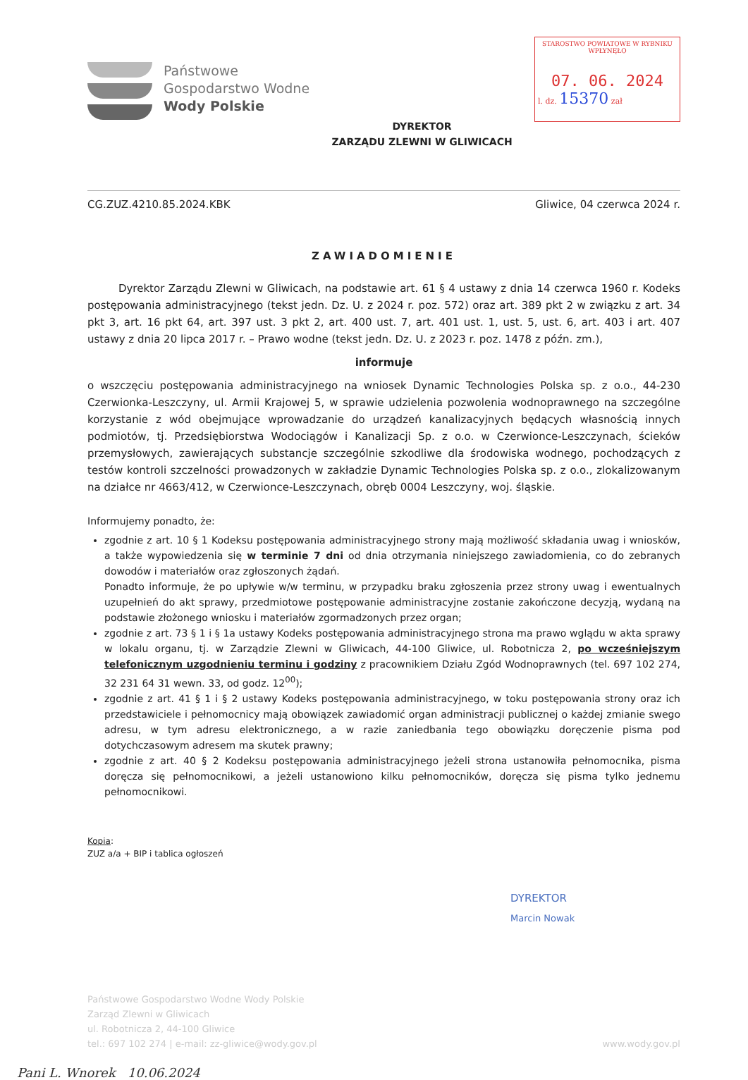Państwowe
Gospodarstwo Wodne
Wody Polskie
DYREKTOR
ZARZĄDU ZLEWNI W GLIWICACH
STAROSTWO POWIATOWE W RYBNIKU
WPŁYNĘŁO
07. 06. 2024
l. dz. 15370 zał
CG.ZUZ.4210.85.2024.KBK Gliwice, 04 czerwca 2024 r.
ZAWIADOMIENIE
Dyrektor Zarządu Zlewni w Gliwicach, na podstawie art. 61 § 4 ustawy z dnia 14 czerwca 1960 r. Kodeks postępowania administracyjnego (tekst jedn. Dz. U. z 2024 r. poz. 572) oraz art. 389 pkt 2 w związku z art. 34 pkt 3, art. 16 pkt 64, art. 397 ust. 3 pkt 2, art. 400 ust. 7, art. 401 ust. 1, ust. 5, ust. 6, art. 403 i art. 407 ustawy z dnia 20 lipca 2017 r. – Prawo wodne (tekst jedn. Dz. U. z 2023 r. poz. 1478 z późn. zm.),
informuje
o wszczęciu postępowania administracyjnego na wniosek Dynamic Technologies Polska sp. z o.o., 44-230 Czerwionka-Leszczyny, ul. Armii Krajowej 5, w sprawie udzielenia pozwolenia wodnoprawnego na szczególne korzystanie z wód obejmujące wprowadzanie do urządzeń kanalizacyjnych będących własnością innych podmiotów, tj. Przedsiębiorstwa Wodociągów i Kanalizacji Sp. z o.o. w Czerwionce-Leszczynach, ścieków przemysłowych, zawierających substancje szczególnie szkodliwe dla środowiska wodnego, pochodzących z testów kontroli szczelności prowadzonych w zakładzie Dynamic Technologies Polska sp. z o.o., zlokalizowanym na działce nr 4663/412, w Czerwionce-Leszczynach, obręb 0004 Leszczyny, woj. śląskie.
Informujemy ponadto, że:
zgodnie z art. 10 § 1 Kodeksu postępowania administracyjnego strony mają możliwość składania uwag i wniosków, a także wypowiedzenia się w terminie 7 dni od dnia otrzymania niniejszego zawiadomienia, co do zebranych dowodów i materiałów oraz zgłoszonych żądań.
Ponadto informuje, że po upływie w/w terminu, w przypadku braku zgłoszenia przez strony uwag i ewentualnych uzupełnień do akt sprawy, przedmiotowe postępowanie administracyjne zostanie zakończone decyzją, wydaną na podstawie złożonego wniosku i materiałów zgormadzonych przez organ;
zgodnie z art. 73 § 1 i § 1a ustawy Kodeks postępowania administracyjnego strona ma prawo wglądu w akta sprawy w lokalu organu, tj. w Zarządzie Zlewni w Gliwicach, 44-100 Gliwice, ul. Robotnicza 2, po wcześniejszym telefonicznym uzgodnieniu terminu i godziny z pracownikiem Działu Zgód Wodnoprawnych (tel. 697 102 274, 32 231 64 31 wewn. 33, od godz. 12<sup>00</sup>);
zgodnie z art. 41 § 1 i § 2 ustawy Kodeks postępowania administracyjnego, w toku postępowania strony oraz ich przedstawiciele i pełnomocnicy mają obowiązek zawiadomić organ administracji publicznej o każdej zmianie swego adresu, w tym adresu elektronicznego, a w razie zaniedbania tego obowiązku doręczenie pisma pod dotychczasowym adresem ma skutek prawny;
zgodnie z art. 40 § 2 Kodeksu postępowania administracyjnego jeżeli strona ustanowiła pełnomocnika, pisma doręcza się pełnomocnikowi, a jeżeli ustanowiono kilku pełnomocników, doręcza się pisma tylko jednemu pełnomocnikowi.
Kopia:
ZUZ a/a + BIP i tablica ogłoszeń
DYREKTOR
Marcin Nowak
Państwowe Gospodarstwo Wodne Wody Polskie
Zarząd Zlewni w Gliwicach
ul. Robotnicza 2, 44-100 Gliwice
tel.: 697 102 274 | e-mail: zz-gliwice@wody.gov.pl
www.wody.gov.pl
Pani L. Wnorek 10.06.2024